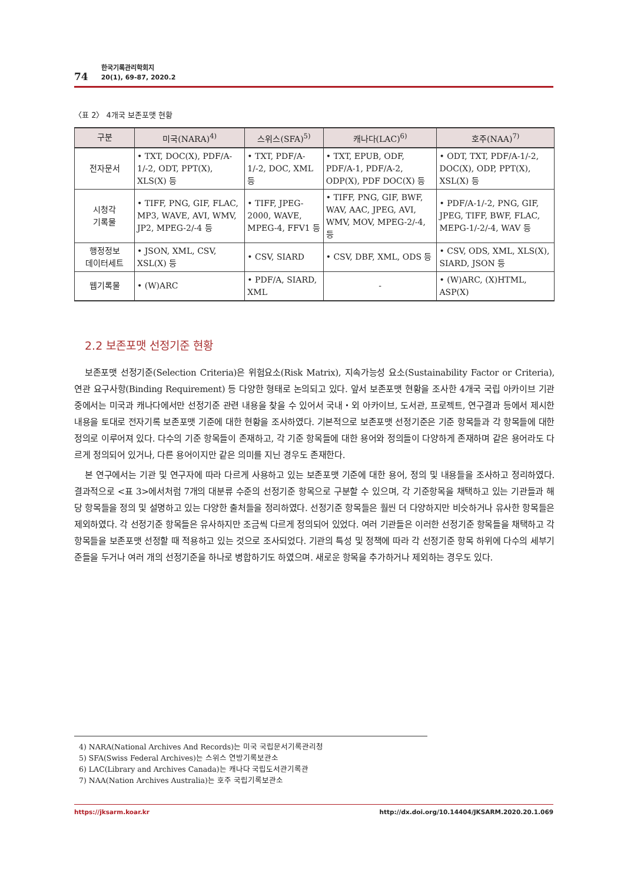74
한국기록관리학회지
20(1), 69-87, 2020.2
〈표 2〉 4개국 보존포맷 현황
| 구분 | 미국(NARA)<sup>4)</sup> | 스위스(SFA)<sup>5)</sup> | 캐나다(LAC)<sup>6)</sup> | 호주(NAA)<sup>7)</sup> |
| --- | --- | --- | --- | --- |
| 전자문서 | • TXT, DOC(X), PDF/A-1/-2, ODT, PPT(X), XLS(X) 등 | • TXT, PDF/A-1/-2, DOC, XML 등 | • TXT, EPUB, ODF, PDF/A-1, PDF/A-2, ODP(X), PDF DOC(X) 등 | • ODT, TXT, PDF/A-1/-2, DOC(X), ODP, PPT(X), XSL(X) 등 |
| 시청각 기록물 | • TIFF, PNG, GIF, FLAC, MP3, WAVE, AVI, WMV, JP2, MPEG-2/-4 등 | • TIFF, JPEG-2000, WAVE, MPEG-4, FFV1 등 | • TIFF, PNG, GIF, BWF, WAV, AAC, JPEG, AVI, WMV, MOV, MPEG-2/-4, 등 | • PDF/A-1/-2, PNG, GIF, JPEG, TIFF, BWF, FLAC, MEPG-1/-2/-4, WAV 등 |
| 행정정보 데이터세트 | • JSON, XML, CSV, XSL(X) 등 | • CSV, SIARD | • CSV, DBF, XML, ODS 등 | • CSV, ODS, XML, XLS(X), SIARD, JSON 등 |
| 웹기록물 | • (W)ARC | • PDF/A, SIARD, XML | - | • (W)ARC, (X)HTML, ASP(X) |
2.2 보존포맷 선정기준 현황
보존포맷 선정기준(Selection Criteria)은 위험요소(Risk Matrix), 지속가능성 요소(Sustainability Factor or Criteria), 연관 요구사항(Binding Requirement) 등 다양한 형태로 논의되고 있다. 앞서 보존포맷 현황을 조사한 4개국 국립 아카이브 기관 중에서는 미국과 캐나다에서만 선정기준 관련 내용을 찾을 수 있어서 국내・외 아카이브, 도서관, 프로젝트, 연구결과 등에서 제시한 내용을 토대로 전자기록 보존포맷 기준에 대한 현황을 조사하였다. 기본적으로 보존포맷 선정기준은 기준 항목들과 각 항목들에 대한 정의로 이루어져 있다. 다수의 기준 항목들이 존재하고, 각 기준 항목들에 대한 용어와 정의들이 다양하게 존재하며 같은 용어라도 다르게 정의되어 있거나, 다른 용어이지만 같은 의미를 지닌 경우도 존재한다.
본 연구에서는 기관 및 연구자에 따라 다르게 사용하고 있는 보존포맷 기준에 대한 용어, 정의 및 내용들을 조사하고 정리하였다. 결과적으로 <표 3>에서처럼 7개의 대분류 수준의 선정기준 항목으로 구분할 수 있으며, 각 기준항목을 채택하고 있는 기관들과 해당 항목들을 정의 및 설명하고 있는 다양한 출처들을 정리하였다. 선정기준 항목들은 훨씬 더 다양하지만 비슷하거나 유사한 항목들은 제외하였다. 각 선정기준 항목들은 유사하지만 조금씩 다르게 정의되어 있었다. 여러 기관들은 이러한 선정기준 항목들을 채택하고 각 항목들을 보존포맷 선정할 때 적용하고 있는 것으로 조사되었다. 기관의 특성 및 정책에 따라 각 선정기준 항목 하위에 다수의 세부기준들을 두거나 여러 개의 선정기준을 하나로 병합하기도 하였으며. 새로운 항목을 추가하거나 제외하는 경우도 있다.
4) NARA(National Archives And Records)는 미국 국립문서기록관리청
5) SFA(Swiss Federal Archives)는 스위스 연방기록보관소
6) LAC(Library and Archives Canada)는 캐나다 국립도서관기록관
7) NAA(Nation Archives Australia)는 호주 국립기록보관소
https://jksarm.koar.kr http://dx.doi.org/10.14404/JKSARM.2020.20.1.069